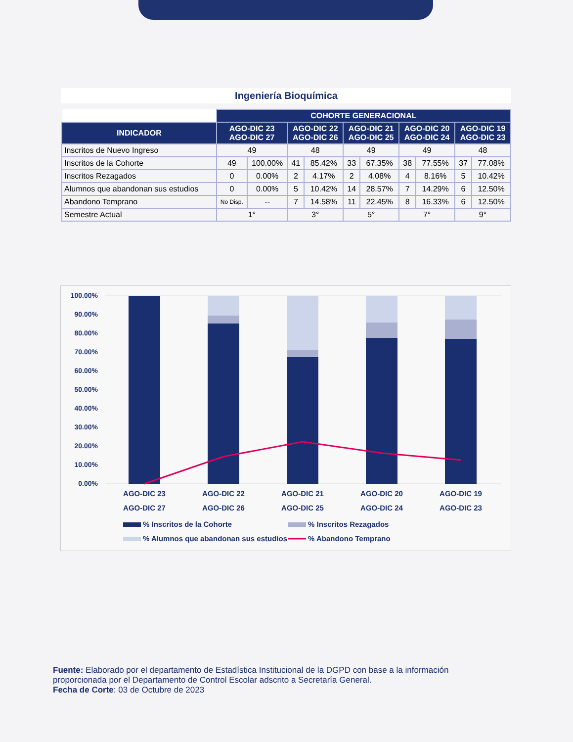Ingeniería Bioquímica
| | COHORTE GENERACIONAL | | | | | | | | | |
| INDICADOR | AGO-DIC 23 AGO-DIC 27 | | AGO-DIC 22 AGO-DIC 26 | | AGO-DIC 21 AGO-DIC 25 | | AGO-DIC 20 AGO-DIC 24 | | AGO-DIC 19 AGO-DIC 23 | |
| Inscritos de Nuevo Ingreso | 49 | | 48 | | 49 | | 49 | | 48 | |
| Inscritos de la Cohorte | 49 | 100.00% | 41 | 85.42% | 33 | 67.35% | 38 | 77.55% | 37 | 77.08% |
| Inscritos Rezagados | 0 | 0.00% | 2 | 4.17% | 2 | 4.08% | 4 | 8.16% | 5 | 10.42% |
| Alumnos que abandonan sus estudios | 0 | 0.00% | 5 | 10.42% | 14 | 28.57% | 7 | 14.29% | 6 | 12.50% |
| Abandono Temprano | No Disp. | -- | 7 | 14.58% | 11 | 22.45% | 8 | 16.33% | 6 | 12.50% |
| Semestre Actual | 1° | | 3° | | 5° | | 7° | | 9° | |
100.00%
90.00%
80.00%
70.00%
60.00%
50.00%
40.00%
30.00%
20.00%
10.00%
0.00%
AGO-DIC 23
AGO-DIC 27
AGO-DIC 22
AGO-DIC 26
AGO-DIC 21
AGO-DIC 25
AGO-DIC 20
AGO-DIC 24
AGO-DIC 19
AGO-DIC 23
% Inscritos de la Cohorte
% Inscritos Rezagados
% Alumnos que abandonan sus estudios
% Abandono Temprano
Fuente: Elaborado por el departamento de Estadística Institucional de la DGPD con base a la información proporcionada por el Departamento de Control Escolar adscrito a Secretaría General.
Fecha de Corte: 03 de Octubre de 2023